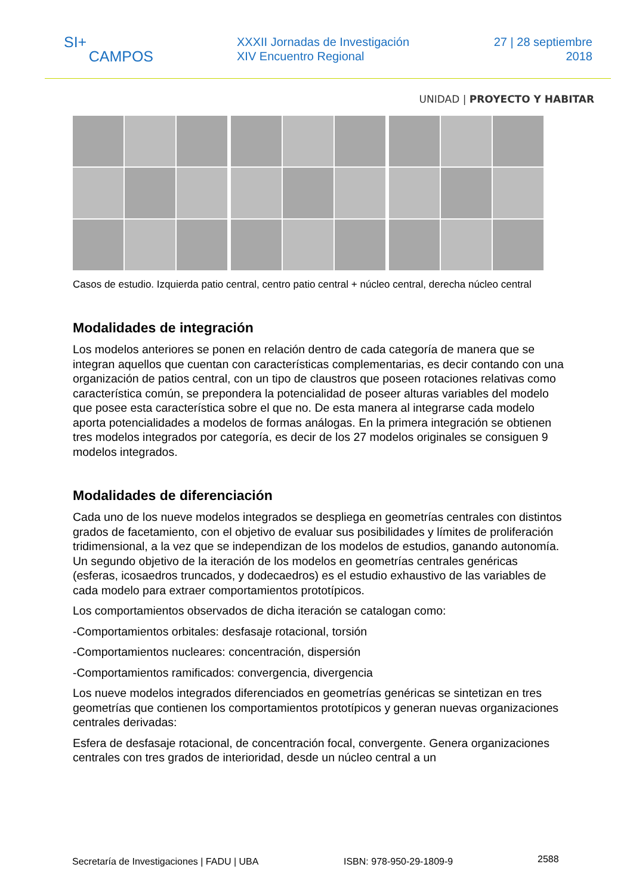SI+
CAMPOS
XXXII Jornadas de Investigación
XIV Encuentro Regional
27 | 28 septiembre
2018
UNIDAD | PROYECTO Y HABITAR
Casos de estudio. Izquierda patio central, centro patio central + núcleo central, derecha núcleo central
Modalidades de integración
Los modelos anteriores se ponen en relación dentro de cada categoría de manera que se integran aquellos que cuentan con características complementarias, es decir contando con una organización de patios central, con un tipo de claustros que poseen rotaciones relativas como característica común, se prepondera la potencialidad de poseer alturas variables del modelo que posee esta característica sobre el que no. De esta manera al integrarse cada modelo aporta potencialidades a modelos de formas análogas. En la primera integración se obtienen tres modelos integrados por categoría, es decir de los 27 modelos originales se consiguen 9 modelos integrados.
Modalidades de diferenciación
Cada uno de los nueve modelos integrados se despliega en geometrías centrales con distintos grados de facetamiento, con el objetivo de evaluar sus posibilidades y límites de proliferación tridimensional, a la vez que se independizan de los modelos de estudios, ganando autonomía. Un segundo objetivo de la iteración de los modelos en geometrías centrales genéricas (esferas, icosaedros truncados, y dodecaedros) es el estudio exhaustivo de las variables de cada modelo para extraer comportamientos prototípicos.
Los comportamientos observados de dicha iteración se catalogan como:
-Comportamientos orbitales: desfasaje rotacional, torsión
-Comportamientos nucleares: concentración, dispersión
-Comportamientos ramificados: convergencia, divergencia
Los nueve modelos integrados diferenciados en geometrías genéricas se sintetizan en tres geometrías que contienen los comportamientos prototípicos y generan nuevas organizaciones centrales derivadas:
Esfera de desfasaje rotacional, de concentración focal, convergente. Genera organizaciones centrales con tres grados de interioridad, desde un núcleo central a un
Secretaría de Investigaciones | FADU | UBA ISBN: 978-950-29-1809-9 2588